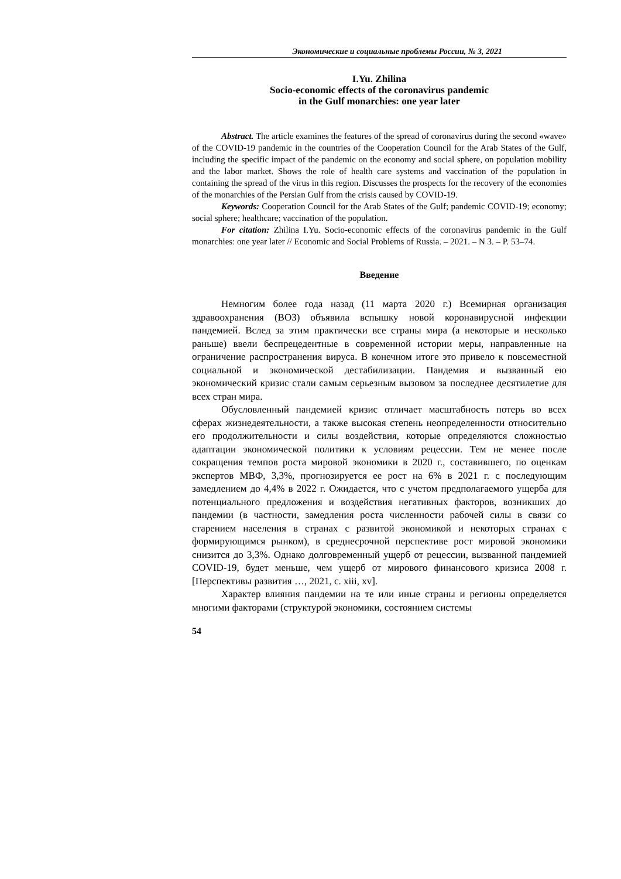Экономические и социальные проблемы России, № 3, 2021
I.Yu. Zhilina
Socio-economic effects of the coronavirus pandemic
in the Gulf monarchies: one year later
Abstract. The article examines the features of the spread of coronavirus during the second «wave» of the COVID-19 pandemic in the countries of the Cooperation Council for the Arab States of the Gulf, including the specific impact of the pandemic on the economy and social sphere, on population mobility and the labor market. Shows the role of health care systems and vaccination of the population in containing the spread of the virus in this region. Discusses the prospects for the recovery of the economies of the monarchies of the Persian Gulf from the crisis caused by COVID-19.
Keywords: Cooperation Council for the Arab States of the Gulf; pandemic COVID-19; economy; social sphere; healthcare; vaccination of the population.
For citation: Zhilina I.Yu. Socio-economic effects of the coronavirus pandemic in the Gulf monarchies: one year later // Economic and Social Problems of Russia. – 2021. – N 3. – P. 53–74.
Введение
Немногим более года назад (11 марта 2020 г.) Всемирная организация здравоохранения (ВОЗ) объявила вспышку новой коронавирусной инфекции пандемией. Вслед за этим практически все страны мира (а некоторые и несколько раньше) ввели беспрецедентные в современной истории меры, направленные на ограничение распространения вируса. В конечном итоге это привело к повсеместной социальной и экономической дестабилизации. Пандемия и вызванный ею экономический кризис стали самым серьезным вызовом за последнее десятилетие для всех стран мира.
Обусловленный пандемией кризис отличает масштабность потерь во всех сферах жизнедеятельности, а также высокая степень неопределенности относительно его продолжительности и силы воздействия, которые определяются сложностью адаптации экономической политики к условиям рецессии. Тем не менее после сокращения темпов роста мировой экономики в 2020 г., составившего, по оценкам экспертов МВФ, 3,3%, прогнозируется ее рост на 6% в 2021 г. с последующим замедлением до 4,4% в 2022 г. Ожидается, что с учетом предполагаемого ущерба для потенциального предложения и воздействия негативных факторов, возникших до пандемии (в частности, замедления роста численности рабочей силы в связи со старением населения в странах с развитой экономикой и некоторых странах с формирующимся рынком), в среднесрочной перспективе рост мировой экономики снизится до 3,3%. Однако долговременный ущерб от рецессии, вызванной пандемией COVID-19, будет меньше, чем ущерб от мирового финансового кризиса 2008 г. [Перспективы развития …, 2021, с. xiii, xv].
Характер влияния пандемии на те или иные страны и регионы определяется многими факторами (структурой экономики, состоянием системы
54